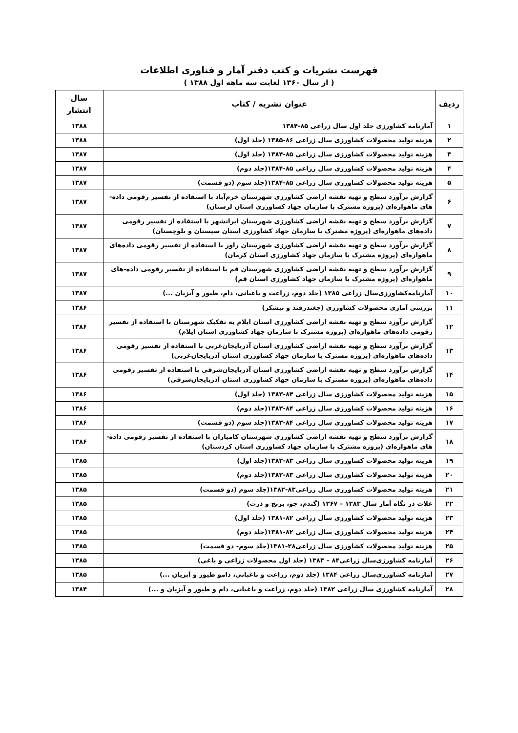فهرست نشریات و کتب دفتر آمار و فناوری اطلاعات
( از سال ۱۳۶۰ لغایت سه ماهه اول ۱۳۸۸ )
| ردیف | عنوان نشریه / کتاب | سال انتشار |
| --- | --- | --- |
| ۱ | آمارنامه کشاورزی جلد اول سال زراعی ۸۵-۱۳۸۴ | ۱۳۸۸ |
| ۲ | هزینه تولید محصولات کشاورزی سال زراعی ۸۶-۱۳۸۵ (جلد اول) | ۱۳۸۸ |
| ۳ | هزینه تولید محصولات کشاورزی سال زراعی ۸۵-۱۳۸۴ (جلد اول) | ۱۳۸۷ |
| ۴ | هزینه تولید محصولات کشاورزی سال زراعی ۸۵-۱۳۸۴(جلد دوم) | ۱۳۸۷ |
| ۵ | هزینه تولید محصولات کشاورزی سال زراعی ۸۵-۱۳۸۴(جلد سوم (دو قسمت) | ۱۳۸۷ |
| ۶ | گزارش برآورد سطح و تهیه نقشه اراضی کشاورزی شهرستان خرم‌آباد با استفاده از تفسیر رقومی داده-های ماهواره‌ای (پروژه مشترک با سازمان جهاد کشاورزی استان لرستان) | ۱۳۸۷ |
| ۷ | گزارش برآورد سطح و تهیه نقشه اراضی کشاورزی شهرستان ایرانشهر با استفاده از تفسیر رقومی داده‌های ماهواره‌ای (پروژه مشترک با سازمان جهاد کشاورزی استان سیستان و بلوچستان) | ۱۳۸۷ |
| ۸ | گزارش برآورد سطح و تهیه نقشه اراضی کشاورزی شهرستان راور با استفاده از تفسیر رقومی داده‌های ماهواره‌ای (پروژه مشترک با سازمان جهاد کشاورزی استان کرمان) | ۱۳۸۷ |
| ۹ | گزارش برآورد سطح و تهیه نقشه اراضی کشاورزی شهرستان قم با استفاده از تفسیر رقومی داده-های ماهواره‌ای (پروژه مشترک با سازمان جهاد کشاورزی استان قم) | ۱۳۸۷ |
| ۱۰ | آمارنامه‌کشاورزی‌سال زراعی ۱۳۸۵ (جلد دوم، زراعت و باغبانی، دام، طیور و آبزیان ...) | ۱۳۸۷ |
| ۱۱ | بررسی آماری محصولات کشاورزی (چغندرقند و نیشکر) | ۱۳۸۶ |
| ۱۲ | گزارش برآورد سطح و تهیه نقشه اراضی کشاورزی استان ایلام به تفکیک شهرستان با استفاده از تفسیر رقومی داده‌های ماهواره‌ای (پروژه مشترک با سازمان جهاد کشاورزی استان ایلام) | ۱۳۸۶ |
| ۱۳ | گزارش برآورد سطح و تهیه نقشه اراضی کشاورزی استان آذربایجان‌غربی با استفاده از تفسیر رقومی داده‌های ماهواره‌ای (پروژه مشترک با سازمان جهاد کشاورزی استان آذربایجان‌غربی) | ۱۳۸۶ |
| ۱۴ | گزارش برآورد سطح و تهیه نقشه اراضی کشاورزی استان آذربایجان‌شرقی با استفاده از تفسیر رقومی داده‌های ماهواره‌ای (پروژه مشترک با سازمان جهاد کشاورزی استان آذربایجان‌شرقی) | ۱۳۸۶ |
| ۱۵ | هزینه تولید محصولات کشاورزی سال زراعی ۸۴-۱۳۸۳ (جلد اول) | ۱۳۸۶ |
| ۱۶ | هزینه تولید محصولات کشاورزی سال زراعی ۸۴-۱۳۸۳(جلد دوم) | ۱۳۸۶ |
| ۱۷ | هزینه تولید محصولات کشاورزی سال زراعی ۸۴-۱۳۸۳(جلد سوم (دو قسمت) | ۱۳۸۶ |
| ۱۸ | گزارش برآورد سطح و تهیه نقشه اراضی کشاورزی شهرستان کامیاران با استفاده از تفسیر رقومی داده-های ماهواره‌ای (پروژه مشترک با سازمان جهاد کشاورزی استان کردستان) | ۱۳۸۶ |
| ۱۹ | هزینه تولید محصولات کشاورزی سال زراعی ۸۳-۱۳۸۲(جلد اول) | ۱۳۸۵ |
| ۲۰ | هزینه تولید محصولات کشاورزی سال زراعی ۸۳-۱۳۸۲(جلد دوم) | ۱۳۸۵ |
| ۲۱ | هزینه تولید محصولات کشاورزی سال زراعی۸۳-۱۳۸۲(جلد سوم (دو قسمت) | ۱۳۸۵ |
| ۲۲ | غلات در نگاه آمار سال ۱۳۸۳ – ۱۳۶۷ (گندم، جو، برنج و ذرت) | ۱۳۸۵ |
| ۲۳ | هزینه تولید محصولات کشاورزی سال زراعی ۸۲-۱۳۸۱ (جلد اول) | ۱۳۸۵ |
| ۲۴ | هزینه تولید محصولات کشاورزی سال زراعی ۸۲-۱۳۸۱(جلد دوم) | ۱۳۸۵ |
| ۲۵ | هزینه تولید محصولات کشاورزی سال زراعی۲۸-۱۳۸۱(جلد سوم- دو قسمت) | ۱۳۸۵ |
| ۲۶ | آمارنامه کشاورزی‌سال زراعی۸۴ – ۱۳۸۳ (جلد اول محصولات زراعی و باغی) | ۱۳۸۵ |
| ۲۷ | آمارنامه کشاورزی‌سال زراعی ۱۳۸۴ (جلد دوم، زراعت و باغبانی، دامو طیور و آبزیان ...) | ۱۳۸۵ |
| ۲۸ | آمارنامه کشاورزی سال زراعی ۱۳۸۲ (جلد دوم، زراعت و باغبانی، دام و طیور و آبزیان و ...) | ۱۳۸۴ |